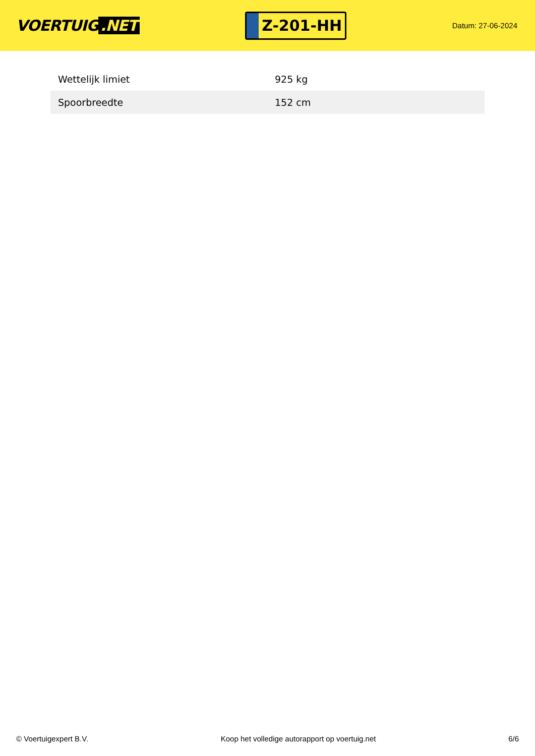VOERTUIG.NET
Z-201-HH
Datum: 27-06-2024
| Wettelijk limiet | 925 kg |
| Spoorbreedte | 152 cm |
© Voertuigexpert B.V. Koop het volledige autorapport op voertuig.net 6/6